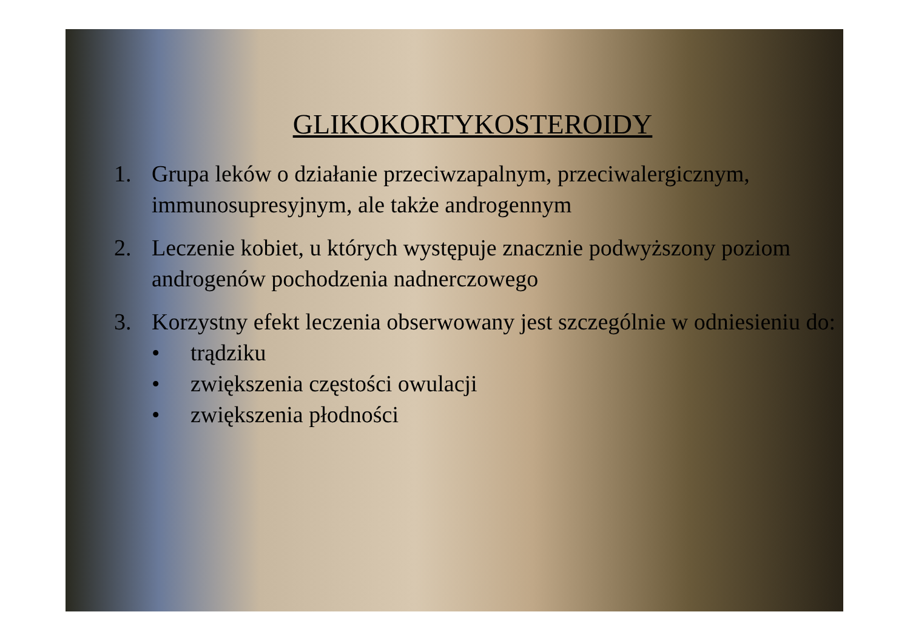GLIKOKORTYKOSTEROIDY
1. Grupa leków o działanie przeciwzapalnym, przeciwalergicznym, immunosupresyjnym, ale także androgennym
2. Leczenie kobiet, u których występuje znacznie podwyższony poziom androgenów pochodzenia nadnerczowego
3. Korzystny efekt leczenia obserwowany jest szczególnie w odniesieniu do:
• trądziku
• zwiększenia częstości owulacji
• zwiększenia płodności